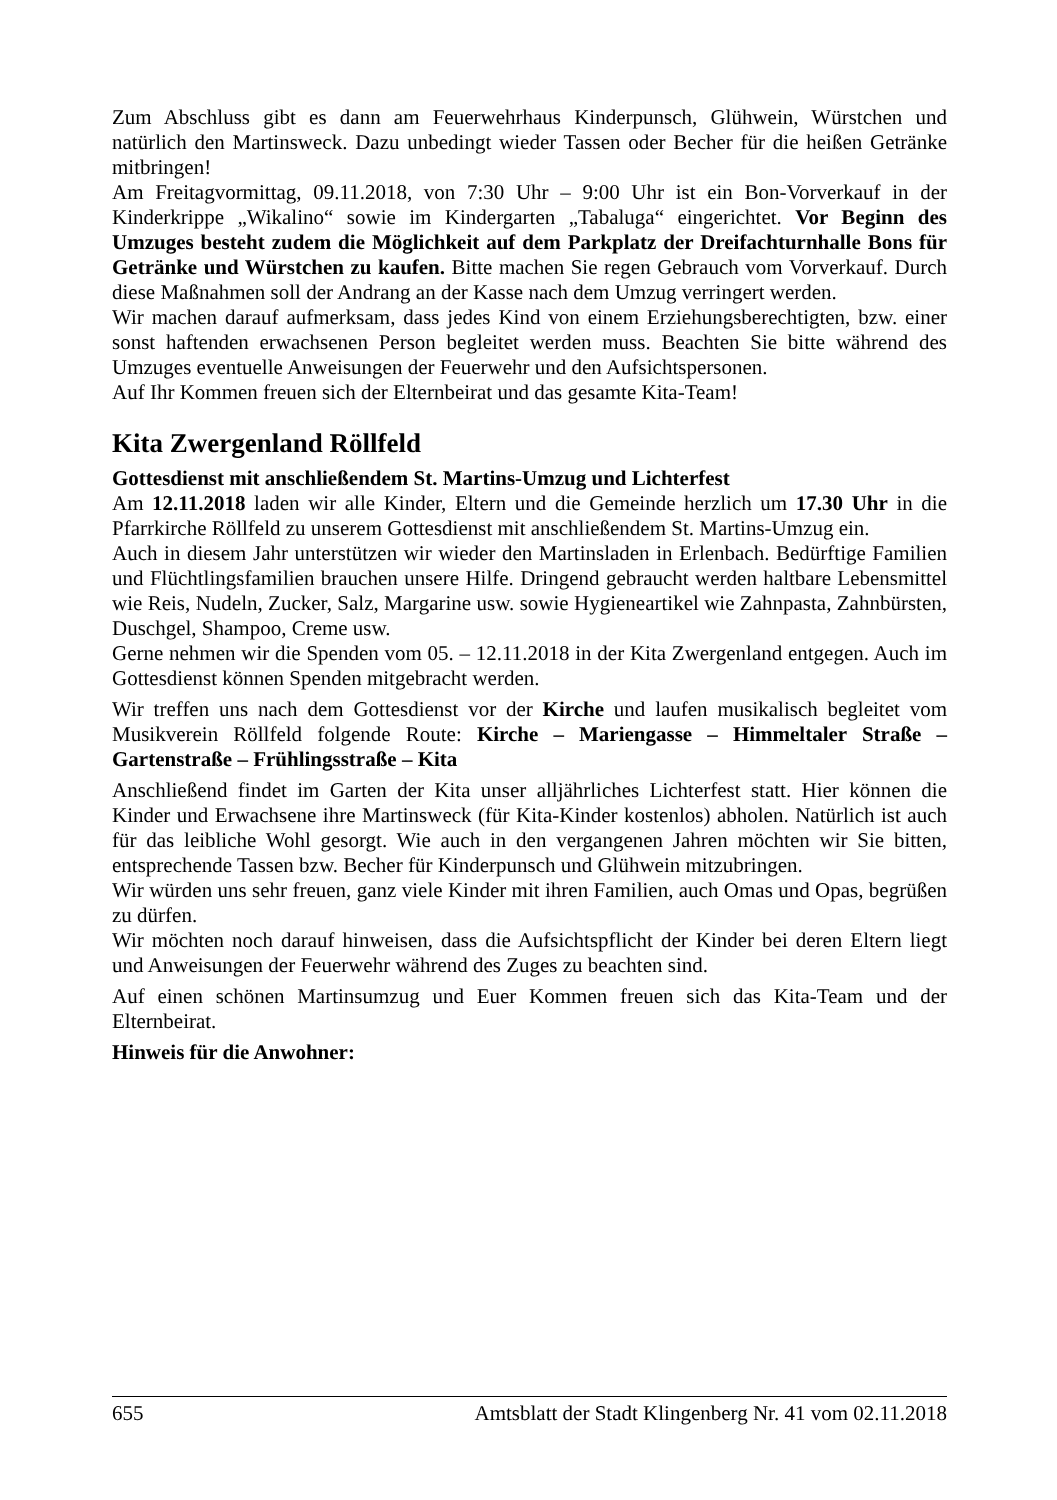Zum Abschluss gibt es dann am Feuerwehrhaus Kinderpunsch, Glühwein, Würstchen und natürlich den Martinsweck. Dazu unbedingt wieder Tassen oder Becher für die heißen Getränke mitbringen!
Am Freitagvormittag, 09.11.2018, von 7:30 Uhr – 9:00 Uhr ist ein Bon-Vorverkauf in der Kinderkrippe „Wikalino“ sowie im Kindergarten „Tabaluga“ eingerichtet. Vor Beginn des Umzuges besteht zudem die Möglichkeit auf dem Parkplatz der Dreifachturnhalle Bons für Getränke und Würstchen zu kaufen. Bitte machen Sie regen Gebrauch vom Vorverkauf. Durch diese Maßnahmen soll der Andrang an der Kasse nach dem Umzug verringert werden.
Wir machen darauf aufmerksam, dass jedes Kind von einem Erziehungsberechtigten, bzw. einer sonst haftenden erwachsenen Person begleitet werden muss. Beachten Sie bitte während des Umzuges eventuelle Anweisungen der Feuerwehr und den Aufsichtspersonen.
Auf Ihr Kommen freuen sich der Elternbeirat und das gesamte Kita-Team!
Kita Zwergenland Röllfeld
Gottesdienst mit anschließendem St. Martins-Umzug und Lichterfest
Am 12.11.2018 laden wir alle Kinder, Eltern und die Gemeinde herzlich um 17.30 Uhr in die Pfarrkirche Röllfeld zu unserem Gottesdienst mit anschließendem St. Martins-Umzug ein.
Auch in diesem Jahr unterstützen wir wieder den Martinsladen in Erlenbach. Bedürftige Familien und Flüchtlingsfamilien brauchen unsere Hilfe. Dringend gebraucht werden haltbare Lebensmittel wie Reis, Nudeln, Zucker, Salz, Margarine usw. sowie Hygieneartikel wie Zahnpasta, Zahnbürsten, Duschgel, Shampoo, Creme usw.
Gerne nehmen wir die Spenden vom 05. – 12.11.2018 in der Kita Zwergenland entgegen. Auch im Gottesdienst können Spenden mitgebracht werden.
Wir treffen uns nach dem Gottesdienst vor der Kirche und laufen musikalisch begleitet vom Musikverein Röllfeld folgende Route: Kirche – Mariengasse – Himmeltaler Straße – Gartenstraße – Frühlingsstraße – Kita
Anschließend findet im Garten der Kita unser alljährliches Lichterfest statt. Hier können die Kinder und Erwachsene ihre Martinsweck (für Kita-Kinder kostenlos) abholen. Natürlich ist auch für das leibliche Wohl gesorgt. Wie auch in den vergangenen Jahren möchten wir Sie bitten, entsprechende Tassen bzw. Becher für Kinderpunsch und Glühwein mitzubringen.
Wir würden uns sehr freuen, ganz viele Kinder mit ihren Familien, auch Omas und Opas, begrüßen zu dürfen.
Wir möchten noch darauf hinweisen, dass die Aufsichtspflicht der Kinder bei deren Eltern liegt und Anweisungen der Feuerwehr während des Zuges zu beachten sind.
Auf einen schönen Martinsumzug und Euer Kommen freuen sich das Kita-Team und der Elternbeirat.
Hinweis für die Anwohner:
655 Amtsblatt der Stadt Klingenberg Nr. 41 vom 02.11.2018